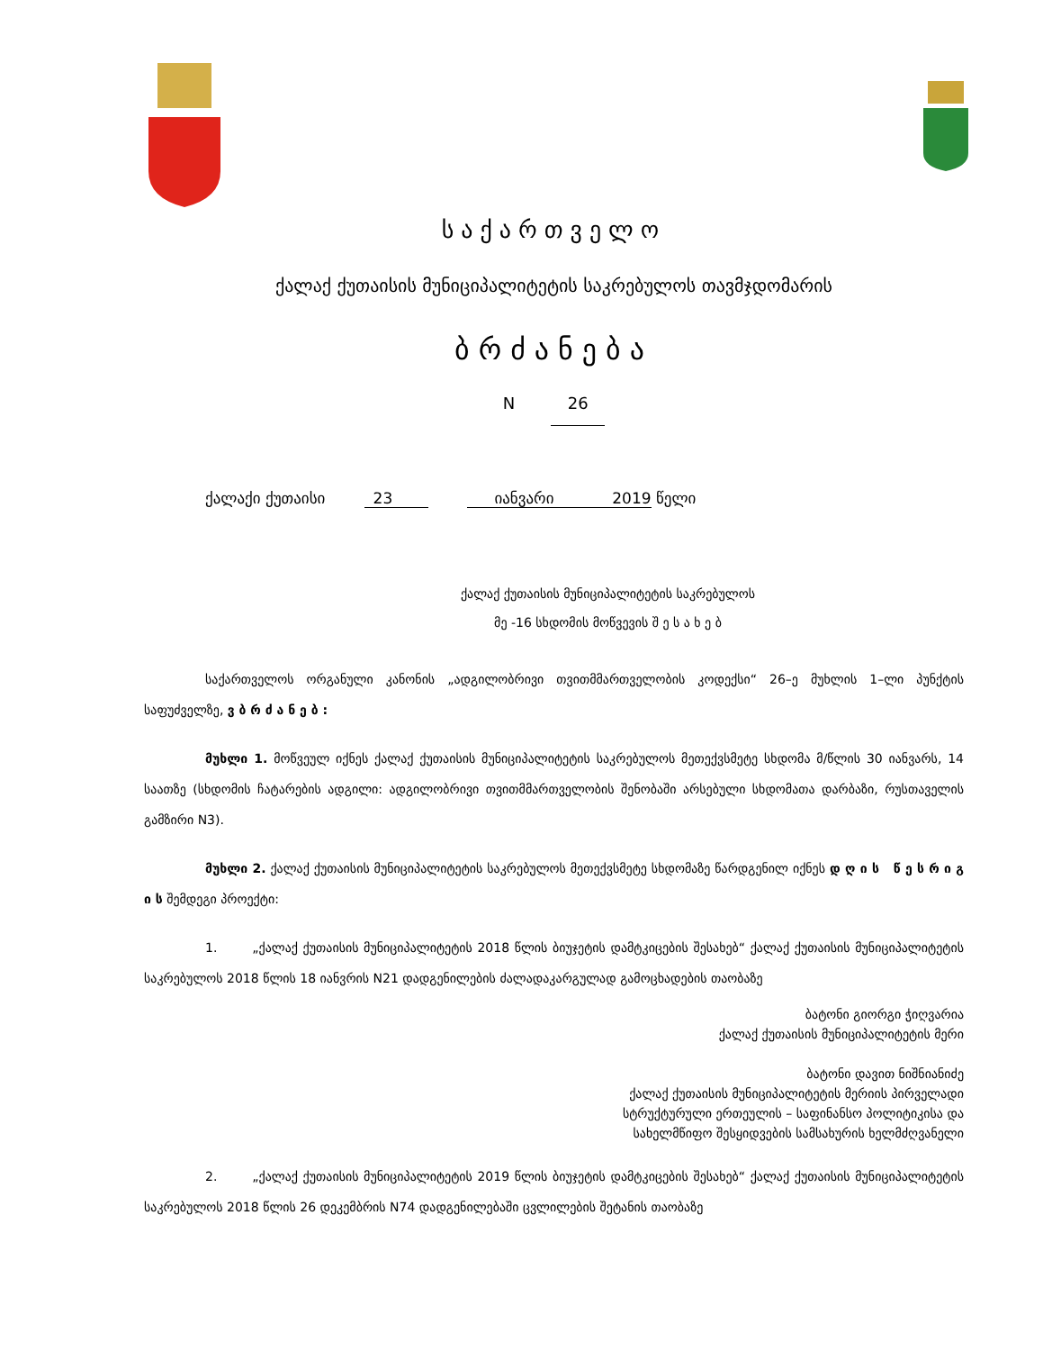საქართველო
ქალაქ ქუთაისის მუნიციპალიტეტის საკრებულოს თავმჯდომარის
ბრძანება
N 26
ქალაქი ქუთაისი 23 იანვარი 2019 წელი
ქალაქ ქუთაისის მუნიციპალიტეტის საკრებულოს
მე -16 სხდომის მოწვევის შ ე ს ა ხ ე ბ
საქართველოს ორგანული კანონის „ადგილობრივი თვითმმართველობის კოდექსი“ 26–ე მუხლის 1–ლი პუნქტის საფუძველზე, ვ ბ რ ძ ა ნ ე ბ :
მუხლი 1. მოწვეულ იქნეს ქალაქ ქუთაისის მუნიციპალიტეტის საკრებულოს მეთექვსმეტე სხდომა მ/წლის 30 იანვარს, 14 საათზე (სხდომის ჩატარების ადგილი: ადგილობრივი თვითმმართველობის შენობაში არსებული სხდომათა დარბაზი, რუსთაველის გამზირი N3).
მუხლი 2. ქალაქ ქუთაისის მუნიციპალიტეტის საკრებულოს მეთექვსმეტე სხდომაზე წარდგენილ იქნეს დ ღ ი ს წ ე ს რ ი გ ი ს შემდეგი პროექტი:
1. „ქალაქ ქუთაისის მუნიციპალიტეტის 2018 წლის ბიუჯეტის დამტკიცების შესახებ“ ქალაქ ქუთაისის მუნიციპალიტეტის საკრებულოს 2018 წლის 18 იანვრის N21 დადგენილების ძალადაკარგულად გამოცხადების თაობაზე
ბატონი გიორგი ჭიღვარია
ქალაქ ქუთაისის მუნიციპალიტეტის მერი
ბატონი დავით ნიშნიანიძე
ქალაქ ქუთაისის მუნიციპალიტეტის მერიის პირველადი
სტრუქტურული ერთეულის – საფინანსო პოლიტიკისა და
სახელმწიფო შესყიდვების სამსახურის ხელმძღვანელი
2. „ქალაქ ქუთაისის მუნიციპალიტეტის 2019 წლის ბიუჯეტის დამტკიცების შესახებ“ ქალაქ ქუთაისის მუნიციპალიტეტის საკრებულოს 2018 წლის 26 დეკემბრის N74 დადგენილებაში ცვლილების შეტანის თაობაზე